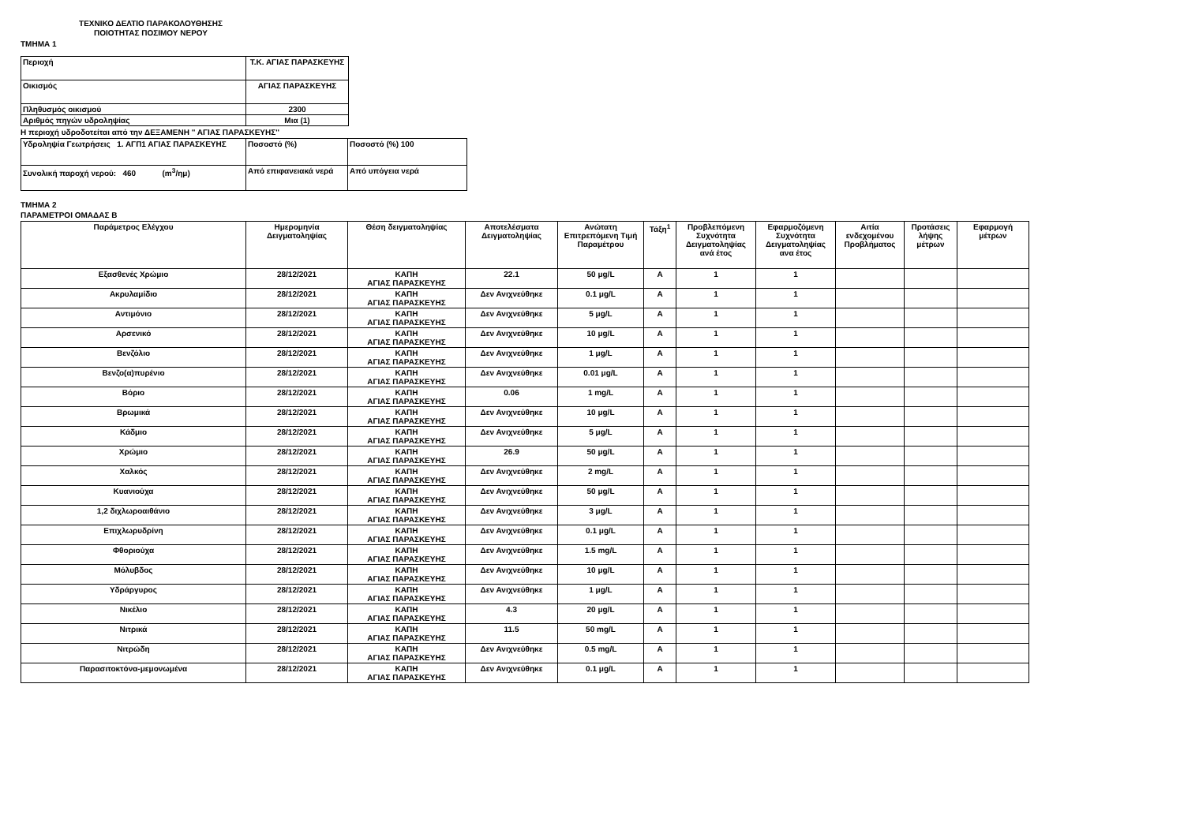ΤΕΧΝΙΚΟ ΔΕΛΤΙΟ ΠΑΡΑΚΟΛΟΥΘΗΣΗΣ
ΠΟΙΟΤΗΤΑΣ ΠΟΣΙΜΟΥ ΝΕΡΟΥ
ΤΜΗΜΑ 1
| Περιοχή | Τ.Κ. ΑΓΙΑΣ ΠΑΡΑΣΚΕΥΗΣ |
| Οικισμός | ΑΓΙΑΣ ΠΑΡΑΣΚΕΥΗΣ |
| Πληθυσμός οικισμού | 2300 |
| Αριθμός πηγών υδροληψίας | Μια (1) |
Η περιοχή υδροδοτείται από την ΔΕΞΑΜΕΝΗ '' ΑΓΙΑΣ ΠΑΡΑΣΚΕΥΗΣ''
| Υδροληψία Γεωτρήσεις 1. ΑΓΠ1 ΑΓΙΑΣ ΠΑΡΑΣΚΕΥΗΣ | Ποσοστό (%) | Ποσοστό (%) 100 |
| Συνολική παροχή νερού: 460 (m<sup>3</sup>/ημ) | Από επιφανειακά νερά | Από υπόγεια νερά |
ΤΜΗΜΑ 2
ΠΑΡΑΜΕΤΡΟΙ ΟΜΑΔΑΣ Β
| Παράμετρος Ελέγχου | Ημερομηνία Δειγματοληψίας | Θέση δειγματοληψίας | Αποτελέσματα Δειγματοληψίας | Ανώτατη Επιτρεπόμενη Τιμή Παραμέτρου | Τάξη<sup>1</sup> | Προβλεπόμενη Συχνότητα Δειγματοληψίας ανά έτος | Εφαρμοζόμενη Συχνότητα Δειγματοληψίας ανα έτος | Αιτία ενδεχομένου Προβλήματος | Προτάσεις λήψης μέτρων | Εφαρμογή μέτρων |
| --- | --- | --- | --- | --- | --- | --- | --- | --- | --- | --- |
| Εξασθενές Χρώμιο | 28/12/2021 | ΚΑΠΗ ΑΓΙΑΣ ΠΑΡΑΣΚΕΥΗΣ | 22.1 | 50 μg/L | A | 1 | 1 | | | |
| Ακρυλαμίδιο | 28/12/2021 | ΚΑΠΗ ΑΓΙΑΣ ΠΑΡΑΣΚΕΥΗΣ | Δεν Ανιχνεύθηκε | 0.1 μg/L | A | 1 | 1 | | | |
| Αντιμόνιο | 28/12/2021 | ΚΑΠΗ ΑΓΙΑΣ ΠΑΡΑΣΚΕΥΗΣ | Δεν Ανιχνεύθηκε | 5 μg/L | A | 1 | 1 | | | |
| Αρσενικό | 28/12/2021 | ΚΑΠΗ ΑΓΙΑΣ ΠΑΡΑΣΚΕΥΗΣ | Δεν Ανιχνεύθηκε | 10 μg/L | A | 1 | 1 | | | |
| Βενζόλιο | 28/12/2021 | ΚΑΠΗ ΑΓΙΑΣ ΠΑΡΑΣΚΕΥΗΣ | Δεν Ανιχνεύθηκε | 1 μg/L | A | 1 | 1 | | | |
| Βενζο(α)πυρένιο | 28/12/2021 | ΚΑΠΗ ΑΓΙΑΣ ΠΑΡΑΣΚΕΥΗΣ | Δεν Ανιχνεύθηκε | 0.01 μg/L | A | 1 | 1 | | | |
| Βόριο | 28/12/2021 | ΚΑΠΗ ΑΓΙΑΣ ΠΑΡΑΣΚΕΥΗΣ | 0.06 | 1 mg/L | A | 1 | 1 | | | |
| Βρωμικά | 28/12/2021 | ΚΑΠΗ ΑΓΙΑΣ ΠΑΡΑΣΚΕΥΗΣ | Δεν Ανιχνεύθηκε | 10 μg/L | A | 1 | 1 | | | |
| Κάδμιο | 28/12/2021 | ΚΑΠΗ ΑΓΙΑΣ ΠΑΡΑΣΚΕΥΗΣ | Δεν Ανιχνεύθηκε | 5 μg/L | A | 1 | 1 | | | |
| Χρώμιο | 28/12/2021 | ΚΑΠΗ ΑΓΙΑΣ ΠΑΡΑΣΚΕΥΗΣ | 26.9 | 50 μg/L | A | 1 | 1 | | | |
| Χαλκός | 28/12/2021 | ΚΑΠΗ ΑΓΙΑΣ ΠΑΡΑΣΚΕΥΗΣ | Δεν Ανιχνεύθηκε | 2 mg/L | A | 1 | 1 | | | |
| Κυανιούχα | 28/12/2021 | ΚΑΠΗ ΑΓΙΑΣ ΠΑΡΑΣΚΕΥΗΣ | Δεν Ανιχνεύθηκε | 50 μg/L | A | 1 | 1 | | | |
| 1,2 διχλωροαιθάνιο | 28/12/2021 | ΚΑΠΗ ΑΓΙΑΣ ΠΑΡΑΣΚΕΥΗΣ | Δεν Ανιχνεύθηκε | 3 μg/L | A | 1 | 1 | | | |
| Επιχλωρυδρίνη | 28/12/2021 | ΚΑΠΗ ΑΓΙΑΣ ΠΑΡΑΣΚΕΥΗΣ | Δεν Ανιχνεύθηκε | 0.1 μg/L | A | 1 | 1 | | | |
| Φθοριούχα | 28/12/2021 | ΚΑΠΗ ΑΓΙΑΣ ΠΑΡΑΣΚΕΥΗΣ | Δεν Ανιχνεύθηκε | 1.5 mg/L | A | 1 | 1 | | | |
| Μόλυβδος | 28/12/2021 | ΚΑΠΗ ΑΓΙΑΣ ΠΑΡΑΣΚΕΥΗΣ | Δεν Ανιχνεύθηκε | 10 μg/L | A | 1 | 1 | | | |
| Υδράργυρος | 28/12/2021 | ΚΑΠΗ ΑΓΙΑΣ ΠΑΡΑΣΚΕΥΗΣ | Δεν Ανιχνεύθηκε | 1 μg/L | A | 1 | 1 | | | |
| Νικέλιο | 28/12/2021 | ΚΑΠΗ ΑΓΙΑΣ ΠΑΡΑΣΚΕΥΗΣ | 4.3 | 20 μg/L | A | 1 | 1 | | | |
| Νιτρικά | 28/12/2021 | ΚΑΠΗ ΑΓΙΑΣ ΠΑΡΑΣΚΕΥΗΣ | 11.5 | 50 mg/L | A | 1 | 1 | | | |
| Νιτρώδη | 28/12/2021 | ΚΑΠΗ ΑΓΙΑΣ ΠΑΡΑΣΚΕΥΗΣ | Δεν Ανιχνεύθηκε | 0.5 mg/L | A | 1 | 1 | | | |
| Παρασιτοκτόνα-μεμονωμένα | 28/12/2021 | ΚΑΠΗ ΑΓΙΑΣ ΠΑΡΑΣΚΕΥΗΣ | Δεν Ανιχνεύθηκε | 0.1 μg/L | A | 1 | 1 | | | |